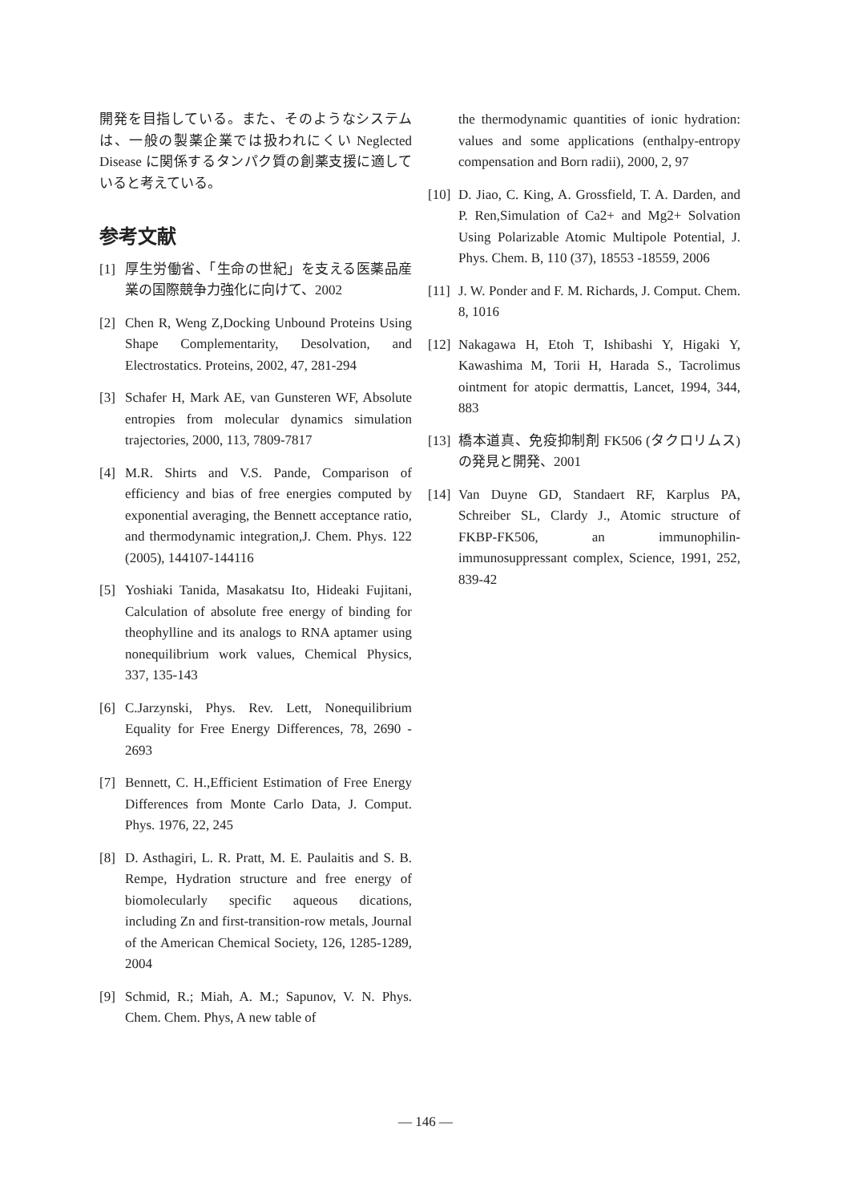開発を目指している。また、そのようなシステムは、一般の製薬企業では扱われにくい Neglected Disease に関係するタンパク質の創薬支援に適していると考えている。
参考文献
[1] 厚生労働省、「生命の世紀」を支える医薬品産業の国際競争力強化に向けて、2002
[2] Chen R, Weng Z,Docking Unbound Proteins Using Shape Complementarity, Desolvation, and Electrostatics. Proteins, 2002, 47, 281-294
[3] Schafer H, Mark AE, van Gunsteren WF, Absolute entropies from molecular dynamics simulation trajectories, 2000, 113, 7809-7817
[4] M.R. Shirts and V.S. Pande, Comparison of efficiency and bias of free energies computed by exponential averaging, the Bennett acceptance ratio, and thermodynamic integration,J. Chem. Phys. 122 (2005), 144107-144116
[5] Yoshiaki Tanida, Masakatsu Ito, Hideaki Fujitani, Calculation of absolute free energy of binding for theophylline and its analogs to RNA aptamer using nonequilibrium work values, Chemical Physics, 337, 135-143
[6] C.Jarzynski, Phys. Rev. Lett, Nonequilibrium Equality for Free Energy Differences, 78, 2690 - 2693
[7] Bennett, C. H.,Efficient Estimation of Free Energy Differences from Monte Carlo Data, J. Comput. Phys. 1976, 22, 245
[8] D. Asthagiri, L. R. Pratt, M. E. Paulaitis and S. B. Rempe, Hydration structure and free energy of biomolecularly specific aqueous dications, including Zn and first-transition-row metals, Journal of the American Chemical Society, 126, 1285-1289, 2004
[9] Schmid, R.; Miah, A. M.; Sapunov, V. N. Phys. Chem. Chem. Phys, A new table of
the thermodynamic quantities of ionic hydration: values and some applications (enthalpy-entropy compensation and Born radii), 2000, 2, 97
[10] D. Jiao, C. King, A. Grossfield, T. A. Darden, and P. Ren,Simulation of Ca2+ and Mg2+ Solvation Using Polarizable Atomic Multipole Potential, J. Phys. Chem. B, 110 (37), 18553 -18559, 2006
[11] J. W. Ponder and F. M. Richards, J. Comput. Chem. 8, 1016
[12] Nakagawa H, Etoh T, Ishibashi Y, Higaki Y, Kawashima M, Torii H, Harada S., Tacrolimus ointment for atopic dermattis, Lancet, 1994, 344, 883
[13] 橋本道真、免疫抑制剤 FK506 (タクロリムス) の発見と開発、2001
[14] Van Duyne GD, Standaert RF, Karplus PA, Schreiber SL, Clardy J., Atomic structure of FKBP-FK506, an immunophilin-immunosuppressant complex, Science, 1991, 252, 839-42
— 146 —